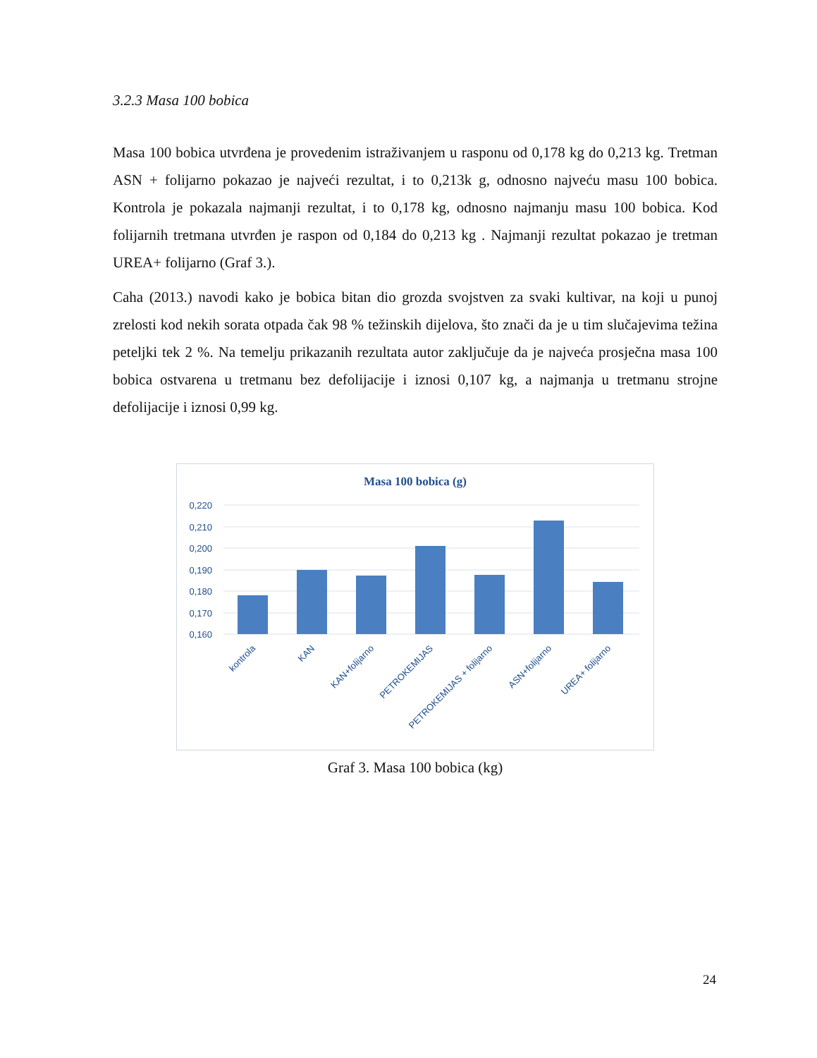3.2.3 Masa 100 bobica
Masa 100 bobica utvrđena je provedenim istraživanjem u rasponu od 0,178 kg do 0,213 kg. Tretman ASN + folijarno pokazao je najveći rezultat, i to 0,213k g, odnosno najveću masu 100 bobica. Kontrola je pokazala najmanji rezultat, i to 0,178 kg, odnosno najmanju masu 100 bobica. Kod folijarnih tretmana utvrđen je raspon od 0,184 do 0,213 kg . Najmanji rezultat pokazao je tretman UREA+ folijarno (Graf 3.).
Caha (2013.) navodi kako je bobica bitan dio grozda svojstven za svaki kultivar, na koji u punoj zrelosti kod nekih sorata otpada čak 98 % težinskih dijelova, što znači da je u tim slučajevima težina peteljki tek 2 %. Na temelju prikazanih rezultata autor zaključuje da je najveća prosječna masa 100 bobica ostvarena u tretmanu bez defolijacije i iznosi 0,107 kg, a najmanja u tretmanu strojne defolijacije i iznosi 0,99 kg.
Masa 100 bobica (g)
0,220
0,210
0,200
0,190
0,180
0,170
0,160
kontrola
KAN
KAN+folijarno
PETROKEMIJAS
PETROKEMIJAS + folijarno
ASN+folijarno
UREA+ folijarno
Graf 3. Masa 100 bobica (kg)
24